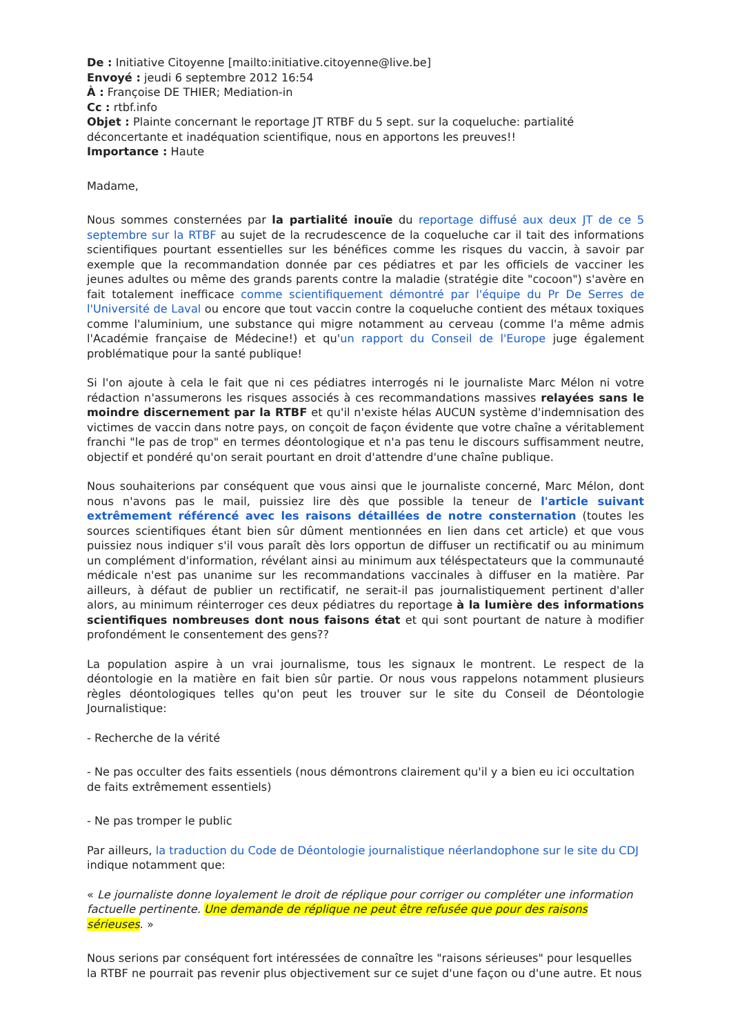De : Initiative Citoyenne [mailto:initiative.citoyenne@live.be]
Envoyé : jeudi 6 septembre 2012 16:54
À : Françoise DE THIER; Mediation-in
Cc : rtbf.info
Objet : Plainte concernant le reportage JT RTBF du 5 sept. sur la coqueluche: partialité déconcertante et inadéquation scientifique, nous en apportons les preuves!!
Importance : Haute
Madame,
Nous sommes consternées par la partialité inouïe du reportage diffusé aux deux JT de ce 5 septembre sur la RTBF au sujet de la recrudescence de la coqueluche car il tait des informations scientifiques pourtant essentielles sur les bénéfices comme les risques du vaccin, à savoir par exemple que la recommandation donnée par ces pédiatres et par les officiels de vacciner les jeunes adultes ou même des grands parents contre la maladie (stratégie dite "cocoon") s'avère en fait totalement inefficace comme scientifiquement démontré par l'équipe du Pr De Serres de l'Université de Laval ou encore que tout vaccin contre la coqueluche contient des métaux toxiques comme l'aluminium, une substance qui migre notamment au cerveau (comme l'a même admis l'Académie française de Médecine!) et qu'un rapport du Conseil de l'Europe juge également problématique pour la santé publique!
Si l'on ajoute à cela le fait que ni ces pédiatres interrogés ni le journaliste Marc Mélon ni votre rédaction n'assumerons les risques associés à ces recommandations massives relayées sans le moindre discernement par la RTBF et qu'il n'existe hélas AUCUN système d'indemnisation des victimes de vaccin dans notre pays, on conçoit de façon évidente que votre chaîne a véritablement franchi "le pas de trop" en termes déontologique et n'a pas tenu le discours suffisamment neutre, objectif et pondéré qu'on serait pourtant en droit d'attendre d'une chaîne publique.
Nous souhaiterions par conséquent que vous ainsi que le journaliste concerné, Marc Mélon, dont nous n'avons pas le mail, puissiez lire dès que possible la teneur de l'article suivant extrêmement référencé avec les raisons détaillées de notre consternation (toutes les sources scientifiques étant bien sûr dûment mentionnées en lien dans cet article) et que vous puissiez nous indiquer s'il vous paraît dès lors opportun de diffuser un rectificatif ou au minimum un complément d'information, révélant ainsi au minimum aux téléspectateurs que la communauté médicale n'est pas unanime sur les recommandations vaccinales à diffuser en la matière. Par ailleurs, à défaut de publier un rectificatif, ne serait-il pas journalistiquement pertinent d'aller alors, au minimum réinterroger ces deux pédiatres du reportage à la lumière des informations scientifiques nombreuses dont nous faisons état et qui sont pourtant de nature à modifier profondément le consentement des gens??
La population aspire à un vrai journalisme, tous les signaux le montrent. Le respect de la déontologie en la matière en fait bien sûr partie. Or nous vous rappelons notamment plusieurs règles déontologiques telles qu'on peut les trouver sur le site du Conseil de Déontologie Journalistique:
- Recherche de la vérité
- Ne pas occulter des faits essentiels (nous démontrons clairement qu'il y a bien eu ici occultation de faits extrêmement essentiels)
- Ne pas tromper le public
Par ailleurs, la traduction du Code de Déontologie journalistique néerlandophone sur le site du CDJ indique notamment que:
« Le journaliste donne loyalement le droit de réplique pour corriger ou compléter une information factuelle pertinente. Une demande de réplique ne peut être refusée que pour des raisons sérieuses. »
Nous serions par conséquent fort intéressées de connaître les "raisons sérieuses" pour lesquelles la RTBF ne pourrait pas revenir plus objectivement sur ce sujet d'une façon ou d'une autre. Et nous